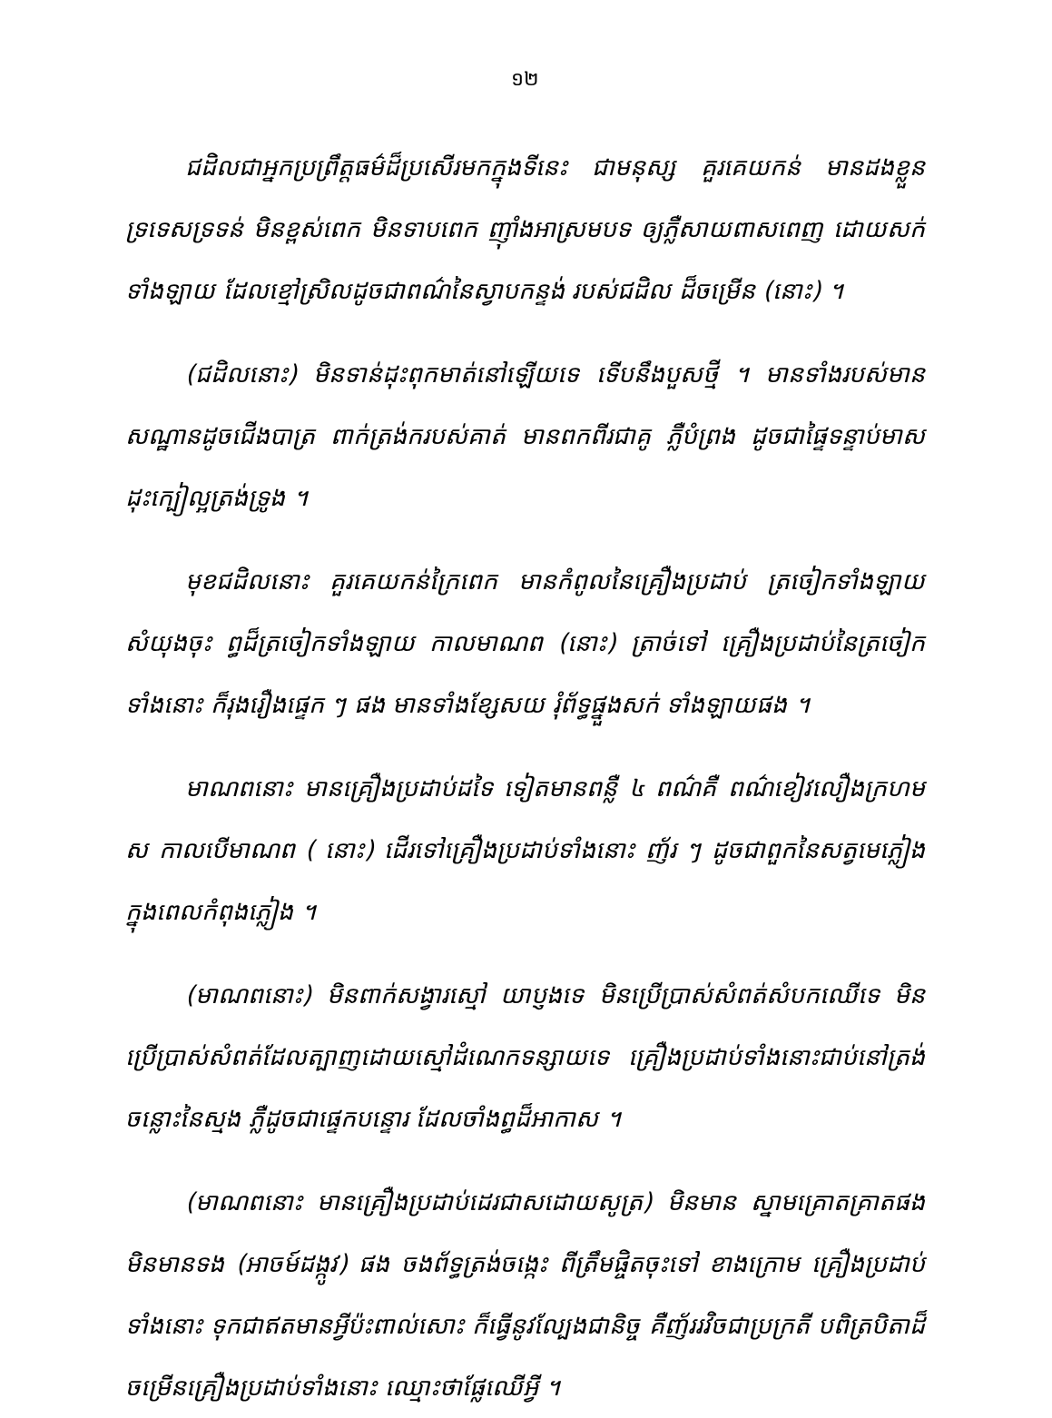១២
ជដិលជាអ្នកប្រព្រឹត្តធម៌ដ៏ប្រសើរមកក្នុងទីនេះ ជាមនុស្ស គួរគេយកន់ មានដងខ្លួនទ្រទេសទ្រទន់ មិនខ្ពស់ពេក មិនទាបពេក ញ៉ាំងអាស្រមបទ ឲ្យភ្លឺសាយពាសពេញ ដោយសក់ទាំងឡាយ ដែលខ្មៅស្រិលដូចជាពណ៌នៃស្វាបកន្ទង់ របស់ជដិល ដ៏ចម្រើន (នោះ) ។
(ជដិលនោះ) មិនទាន់ដុះពុកមាត់នៅឡើយទេ ទើបនឹងបួសថ្មី ។ មានទាំងរបស់មានសណ្ឋានដូចជើងបាត្រ ពាក់ត្រង់ករបស់គាត់ មានពកពីរជាគូ ភ្លឺបំព្រង ដូចជាផ្ទៃទន្ទាប់មាស ដុះក្បៀល្អត្រង់ទ្រូង ។
មុខជដិលនោះ គួរគេយកន់ក្រៃពេក មានកំពូលនៃគ្រឿងប្រដាប់ ត្រចៀកទាំងឡាយសំយុងចុះ ព្ធដ៏ត្រចៀកទាំងឡាយ កាលមាណព (នោះ) ត្រាច់ទៅ គ្រឿងប្រដាប់នៃត្រចៀកទាំងនោះ ក៏រុងរឿងផ្ទេក ៗ ផង មានទាំងខ្សែសយ រុំព័ទ្ធផ្នួងសក់ ទាំងឡាយផង ។
មាណពនោះ មានគ្រឿងប្រដាប់ដទៃ ទៀតមានពន្លឺ ៤ ពណ៌គឺ ពណ៌ខៀវលឿងក្រហម ស កាលបើមាណព ( នោះ) ដើរទៅគ្រឿងប្រដាប់ទាំងនោះ ញ័រ ៗ ដូចជាពួកនៃសត្វមេភ្លៀង ក្នុងពេលកំពុងភ្លៀង ។
(មាណពនោះ) មិនពាក់សង្វារស្មៅ យាប្ញងទេ មិនប្រើប្រាស់សំពត់សំបកឈើទេ មិនប្រើប្រាស់សំពត់ដែលត្បាញដោយស្មៅដំណេកទន្សាយទេ គ្រឿងប្រដាប់ទាំងនោះជាប់នៅត្រង់ចន្លោះនៃស្មង ភ្លឺដូចជាផ្ទេកបន្ទោរ ដែលចាំងព្ធដ៏អាកាស ។
(មាណពនោះ មានគ្រឿងប្រដាប់ដេរជាសដោយសូត្រ) មិនមាន ស្នាមគ្រោតគ្រាតផង មិនមានទង (អាចម៍ដង្កូវ) ផង ចងព័ទ្ធត្រង់ចង្កេះ ពីត្រឹមផ្ចិតចុះទៅ ខាងក្រោម គ្រឿងប្រដាប់ទាំងនោះ ទុកជាឥតមានអ្វីប៉ះពាល់សោះ ក៏ធ្វើនូវល្បែងជានិច្ច គឺញ័ររវិចជាប្រក្រតី បពិត្របិតាដ៏ចម្រើនគ្រឿងប្រដាប់ទាំងនោះ ឈ្មោះថាផ្លែឈើអ្វី ។